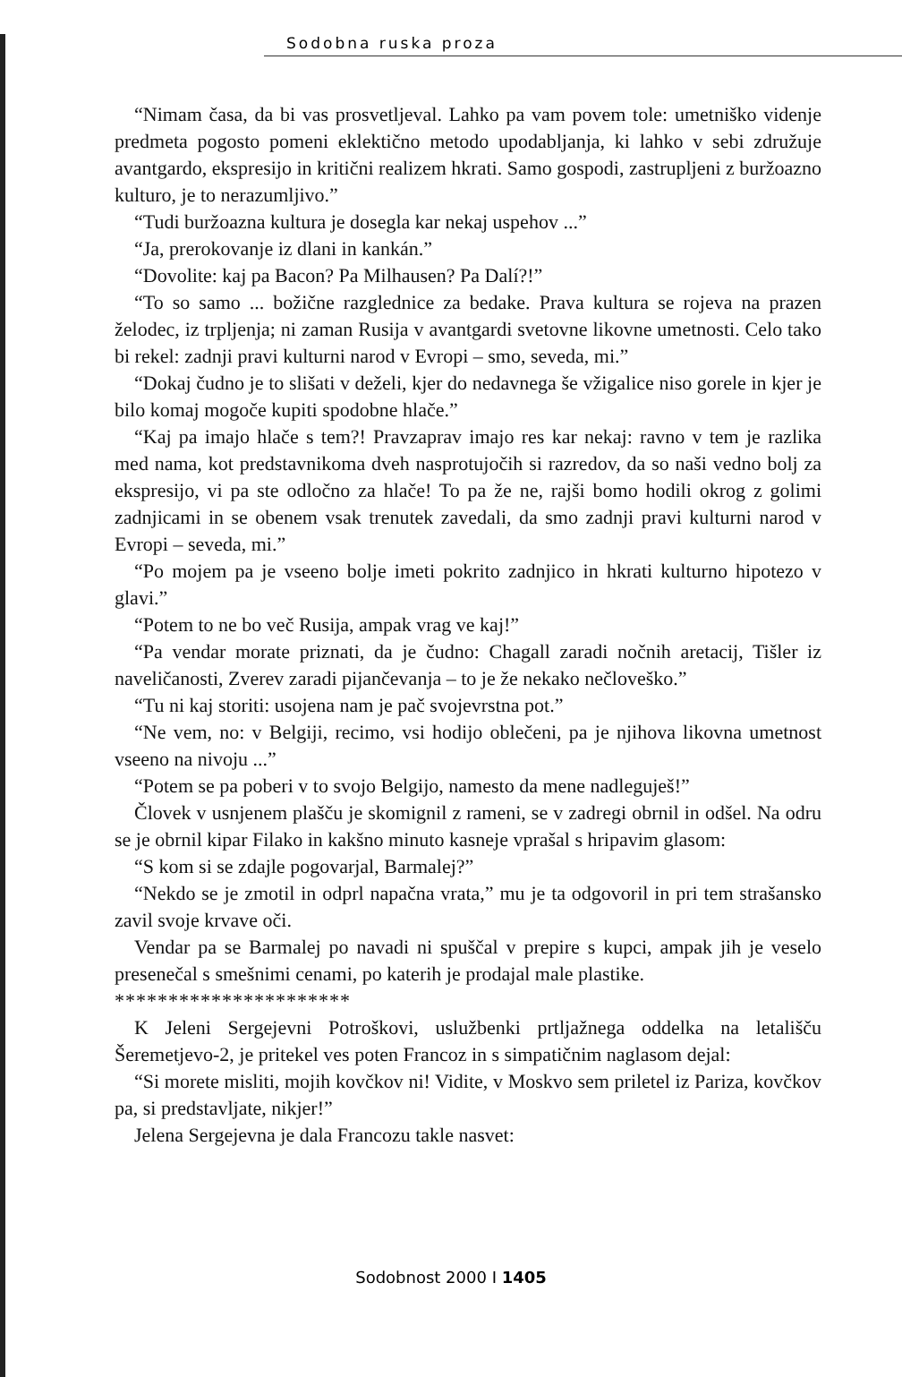Sodobna ruska proza
“Nimam časa, da bi vas prosvetljeval. Lahko pa vam povem tole: umetniško videnje predmeta pogosto pomeni eklektično metodo upodabljanja, ki lahko v sebi združuje avantgardo, ekspresijo in kritični realizem hkrati. Samo gospodi, zastrupljeni z buržoazno kulturo, je to nerazumljivo.”
“Tudi buržoazna kultura je dosegla kar nekaj uspehov ...”
“Ja, prerokovanje iz dlani in kankán.”
“Dovolite: kaj pa Bacon? Pa Milhausen? Pa Dalí?!”
“To so samo ... božične razglednice za bedake. Prava kultura se rojeva na prazen želodec, iz trpljenja; ni zaman Rusija v avantgardi svetovne likovne umetnosti. Celo tako bi rekel: zadnji pravi kulturni narod v Evropi – smo, seveda, mi.”
“Dokaj čudno je to slišati v deželi, kjer do nedavnega še vžigalice niso gorele in kjer je bilo komaj mogoče kupiti spodobne hlače.”
“Kaj pa imajo hlače s tem?! Pravzaprav imajo res kar nekaj: ravno v tem je razlika med nama, kot predstavnikoma dveh nasprotujočih si razredov, da so naši vedno bolj za ekspresijo, vi pa ste odločno za hlače! To pa že ne, rajši bomo hodili okrog z golimi zadnjicami in se obenem vsak trenutek zavedali, da smo zadnji pravi kulturni narod v Evropi – seveda, mi.”
“Po mojem pa je vseeno bolje imeti pokrito zadnjico in hkrati kulturno hipotezo v glavi.”
“Potem to ne bo več Rusija, ampak vrag ve kaj!”
“Pa vendar morate priznati, da je čudno: Chagall zaradi nočnih aretacij, Tišler iz naveličanosti, Zverev zaradi pijančevanja – to je že nekako nečloveško.”
“Tu ni kaj storiti: usojena nam je pač svojevrstna pot.”
“Ne vem, no: v Belgiji, recimo, vsi hodijo oblečeni, pa je njihova likovna umetnost vseeno na nivoju ...”
“Potem se pa poberi v to svojo Belgijo, namesto da mene nadleguješ!”
Človek v usnjenem plašču je skomignil z rameni, se v zadregi obrnil in odšel. Na odru se je obrnil kipar Filako in kakšno minuto kasneje vprašal s hripavim glasom:
“S kom si se zdajle pogovarjal, Barmalej?”
“Nekdo se je zmotil in odprl napačna vrata,” mu je ta odgovoril in pri tem strašansko zavil svoje krvave oči.
Vendar pa se Barmalej po navadi ni spuščal v prepire s kupci, ampak jih je veselo presenečal s smešnimi cenami, po katerih je prodajal male plastike.
**********************
K Jeleni Sergejevni Potroškovi, uslužbenki prtljažnega oddelka na letališču Šeremetjevo-2, je pritekel ves poten Francoz in s simpatičnim naglasom dejal:
“Si morete misliti, mojih kovčkov ni! Vidite, v Moskvo sem priletel iz Pariza, kovčkov pa, si predstavljate, nikjer!”
Jelena Sergejevna je dala Francozu takle nasvet:
Sodobnost 2000 I 1405